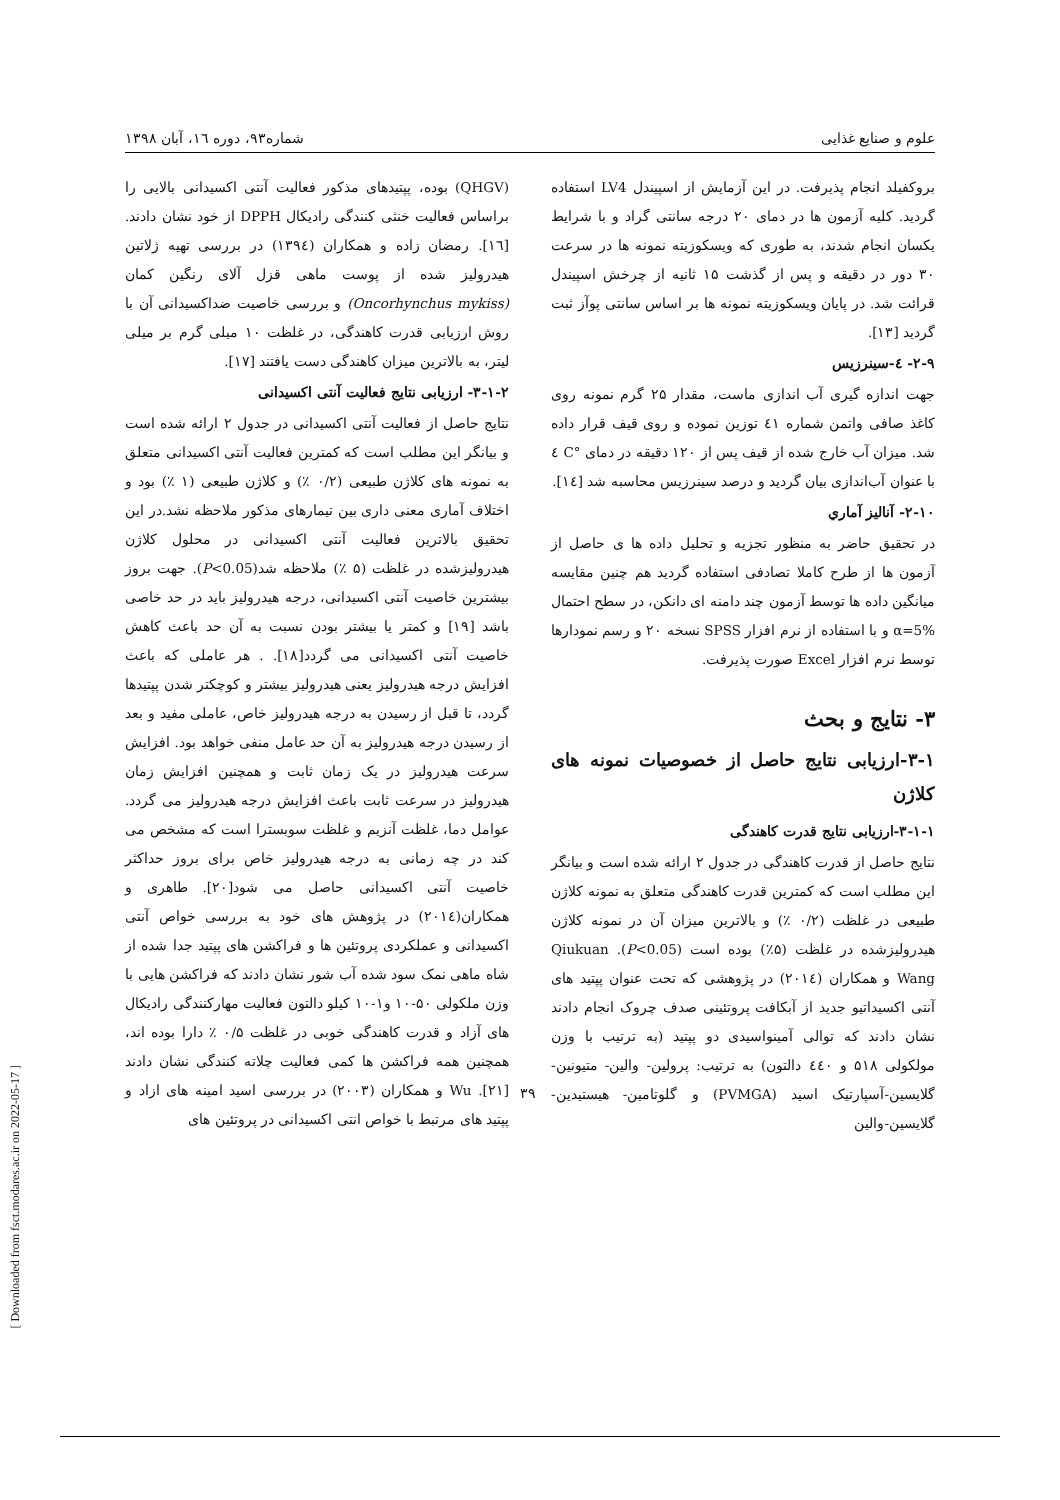علوم و صنایع غذایی شماره۹۳، دوره ۱٦، آبان ۱۳۹۸
بروکفیلد انجام پذیرفت. در این آزمایش از اسپیندل LV4 استفاده گردید. کلیه آزمون ها در دمای ۲۰ درجه سانتی گراد و با شرایط یکسان انجام شدند، به طوری که ویسکوزیته نمونه ها در سرعت ۳۰ دور در دقیقه و پس از گذشت ۱۵ ثانیه از چرخش اسپیندل قرائت شد. در پایان ویسکوزیته نمونه ها بر اساس سانتی پوآز ثبت گردید [۱۳].
۲-۹- ٤-سینرزیس
جهت اندازه گیری آب اندازی ماست، مقدار ۲۵ گرم نمونه روی کاغذ صافی واتمن شماره ٤۱ توزین نموده و روی قیف قرار داده شد. میزان آب خارج شده از قیف پس از ۱۲۰ دقیقه در دمای °C ٤ با عنوان آب‌اندازی بیان گردید و درصد سینرزیس محاسبه شد [۱٤].
۲-۱۰- آنالیز آماري
در تحقیق حاضر به منظور تجزیه و تحلیل داده ها ی حاصل از آزمون ها از طرح کاملا تصادفی استفاده گردید هم چنین مقایسه میانگین داده ها توسط آزمون چند دامنه ای دانکن، در سطح احتمال α=5% و با استفاده از نرم افزار SPSS نسخه ۲۰ و رسم نمودارها توسط نرم افزار Excel صورت پذیرفت.
۳- نتایج و بحث
۳-۱-ارزیابی نتایج حاصل از خصوصیات نمونه های کلاژن
۳-۱-۱-ارزیابی نتایج قدرت کاهندگی
نتایج حاصل از قدرت کاهندگی در جدول ۲ ارائه شده است و بیانگر این مطلب است که کمترین قدرت کاهندگی متعلق به نمونه کلاژن طبیعی در غلظت (۰/۲ ٪) و بالاترین میزان آن در نمونه کلاژن هیدرولیزشده در غلظت (۵٪) بوده است (P<0.05). Qiukuan Wang و همکاران (۲۰۱٤) در پژوهشی که تحت عنوان پپتید های آنتی اکسیداتیو جدید از آبکافت پروتئینی صدف چروک انجام دادند نشان دادند که توالی آمینواسیدی دو پپتید (به ترتیب با وزن مولکولی ۵۱۸ و ٤٤۰ دالتون) به ترتیب: پرولین- والین- متیونین-گلایسین-آسپارتیک اسید (PVMGA) و گلوتامین- هیستیدین-گلایسین-والین
(QHGV) بوده، پپتیدهای مذکور فعالیت آنتی اکسیدانی بالایی را براساس فعالیت خنثی کنندگی رادیکال DPPH از خود نشان دادند.[۱٦]. رمضان زاده و همکاران (۱۳۹٤) در بررسی تهیه ژلاتین هیدرولیز شده از پوست ماهی قزل آلای رنگین کمان (Oncorhynchus mykiss) و بررسی خاصیت ضداکسیدانی آن با روش ارزیابی قدرت کاهندگی، در غلظت ۱۰ میلی گرم بر میلی لیتر، به بالاترین میزان کاهندگی دست یافتند [۱۷].
۳-۱-۲- ارزیابی نتایج فعالیت آنتی اکسیدانی
نتایج حاصل از فعالیت آنتی اکسیدانی در جدول ۲ ارائه شده است و بیانگر این مطلب است که کمترین فعالیت آنتی اکسیدانی متعلق به نمونه های کلاژن طبیعی (۰/۲ ٪) و کلاژن طبیعی (۱ ٪) بود و اختلاف آماری معنی داری بین تیمارهای مذکور ملاحظه نشد.در این تحقیق بالاترین فعالیت آنتی اکسیدانی در محلول کلاژن هیدرولیزشده در غلظت (۵ ٪) ملاحظه شد(P<0.05). جهت بروز بیشترین خاصیت آنتی اکسیدانی، درجه هیدرولیز باید در حد خاصی باشد [۱۹] و کمتر یا بیشتر بودن نسبت به آن حد باعث کاهش خاصیت آنتی اکسیدانی می گردد[۱۸]. . هر عاملی که باعث افزایش درجه هیدرولیز یعنی هیدرولیز بیشتر و کوچکتر شدن پپتیدها گردد، تا قبل از رسیدن به درجه هیدرولیز خاص، عاملی مفید و بعد از رسیدن درجه هیدرولیز به آن حد عامل منفی خواهد بود. افزایش سرعت هیدرولیز در یک زمان ثابت و همچنین افزایش زمان هیدرولیز در سرعت ثابت باعث افزایش درجه هیدرولیز می گردد. عوامل دما، غلظت آنزیم و غلظت سوبسترا است که مشخص می کند در چه زمانی به درجه هیدرولیز خاص برای بروز حداکثر خاصیت آنتی اکسیدانی حاصل می شود[۲۰]. طاهری و همکاران(۲۰۱٤) در پژوهش های خود به بررسی خواص آنتی اکسیدانی و عملکردی پروتئین ها و فراکشن های پپتید جدا شده از شاه ماهی نمک سود شده آب شور نشان دادند که فراکشن هایی با وزن ملکولی ۵۰-۱۰ و۱-۱۰ کیلو دالتون فعالیت مهارکنندگی رادیکال های آزاد و قدرت کاهندگی خوبی در غلظت ۰/۵ ٪ دارا بوده اند، همچنین همه فراکشن ها کمی فعالیت چلاته کنندگی نشان دادند [۲۱]. Wu و همکاران (۲۰۰۳) در بررسی اسید امینه های ازاد و پپتید های مرتبط با خواص انتی اکسیدانی در پروتئین های
۳۹
[ Downloaded from fsct.modares.ac.ir on 2022-05-17 ]